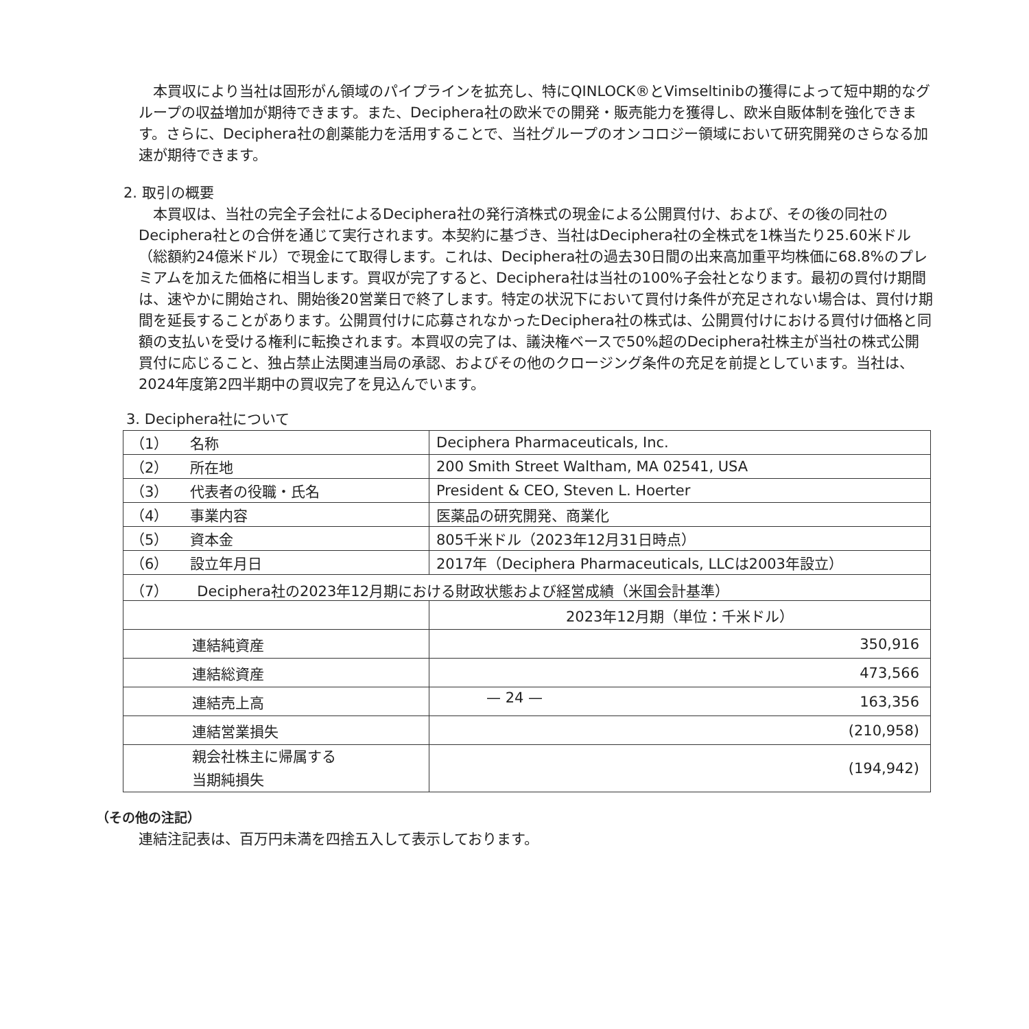本買収により当社は固形がん領域のパイプラインを拡充し、特にQINLOCK®とVimseltinibの獲得によって短中期的なグループの収益増加が期待できます。また、Deciphera社の欧米での開発・販売能力を獲得し、欧米自販体制を強化できます。さらに、Deciphera社の創薬能力を活用することで、当社グループのオンコロジー領域において研究開発のさらなる加速が期待できます。
2. 取引の概要
　本買収は、当社の完全子会社によるDeciphera社の発行済株式の現金による公開買付け、および、その後の同社のDeciphera社との合併を通じて実行されます。本契約に基づき、当社はDeciphera社の全株式を1株当たり25.60米ドル（総額約24億米ドル）で現金にて取得します。これは、Deciphera社の過去30日間の出来高加重平均株価に68.8%のプレミアムを加えた価格に相当します。買収が完了すると、Deciphera社は当社の100%子会社となります。最初の買付け期間は、速やかに開始され、開始後20営業日で終了します。特定の状況下において買付け条件が充足されない場合は、買付け期間を延長することがあります。公開買付けに応募されなかったDeciphera社の株式は、公開買付けにおける買付け価格と同額の支払いを受ける権利に転換されます。本買収の完了は、議決権ベースで50%超のDeciphera社株主が当社の株式公開買付に応じること、独占禁止法関連当局の承認、およびその他のクロージング条件の充足を前提としています。当社は、2024年度第2四半期中の買収完了を見込んでいます。
3. Deciphera社について
| （1） 名称 | Deciphera Pharmaceuticals, Inc. |
| （2） 所在地 | 200 Smith Street Waltham, MA 02541, USA |
| （3） 代表者の役職・氏名 | President & CEO, Steven L. Hoerter |
| （4） 事業内容 | 医薬品の研究開発、商業化 |
| （5） 資本金 | 805千米ドル（2023年12月31日時点） |
| （6） 設立年月日 | 2017年（Deciphera Pharmaceuticals, LLCは2003年設立） |
| （7） Deciphera社の2023年12月期における財政状態および経営成績（米国会計基準） | |
| | 2023年12月期（単位：千米ドル） |
| 連結純資産 | 350,916 |
| 連結総資産 | 473,566 |
| 連結売上高 | 163,356 |
| 連結営業損失 | (210,958) |
| 親会社株主に帰属する 当期純損失 | (194,942) |
（その他の注記）
連結注記表は、百万円未満を四捨五入して表示しております。
— 24 —